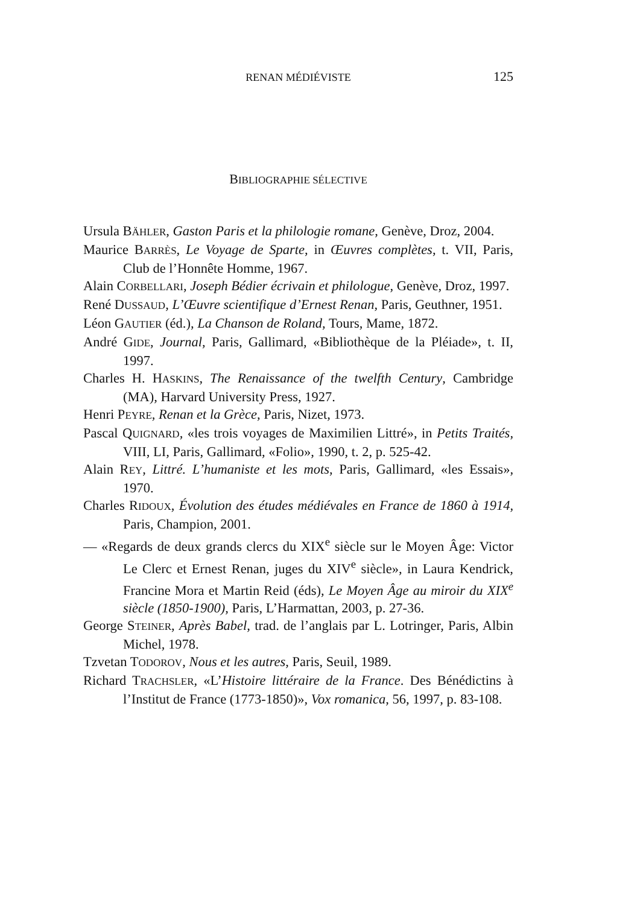RENAN MÉDIÉVISTE
125
BIBLIOGRAPHIE SÉLECTIVE
Ursula BÄHLER, Gaston Paris et la philologie romane, Genève, Droz, 2004.
Maurice BARRÈS, Le Voyage de Sparte, in Œuvres complètes, t. VII, Paris, Club de l’Honnête Homme, 1967.
Alain CORBELLARI, Joseph Bédier écrivain et philologue, Genève, Droz, 1997.
René DUSSAUD, L’Œuvre scientifique d’Ernest Renan, Paris, Geuthner, 1951.
Léon GAUTIER (éd.), La Chanson de Roland, Tours, Mame, 1872.
André GIDE, Journal, Paris, Gallimard, «Bibliothèque de la Pléiade», t. II, 1997.
Charles H. HASKINS, The Renaissance of the twelfth Century, Cambridge (MA), Harvard University Press, 1927.
Henri PEYRE, Renan et la Grèce, Paris, Nizet, 1973.
Pascal QUIGNARD, «les trois voyages de Maximilien Littré», in Petits Traités, VIII, LI, Paris, Gallimard, «Folio», 1990, t. 2, p. 525-42.
Alain REY, Littré. L’humaniste et les mots, Paris, Gallimard, «les Essais», 1970.
Charles RIDOUX, Évolution des études médiévales en France de 1860 à 1914, Paris, Champion, 2001.
— «Regards de deux grands clercs du XIX<sup>e</sup> siècle sur le Moyen Âge: Victor Le Clerc et Ernest Renan, juges du XIV<sup>e</sup> siècle», in Laura Kendrick, Francine Mora et Martin Reid (éds), Le Moyen Âge au miroir du XIX<sup>e</sup> siècle (1850-1900), Paris, L’Harmattan, 2003, p. 27-36.
George STEINER, Après Babel, trad. de l’anglais par L. Lotringer, Paris, Albin Michel, 1978.
Tzvetan TODOROV, Nous et les autres, Paris, Seuil, 1989.
Richard TRACHSLER, «L’Histoire littéraire de la France. Des Bénédictins à l’Institut de France (1773-1850)», Vox romanica, 56, 1997, p. 83-108.